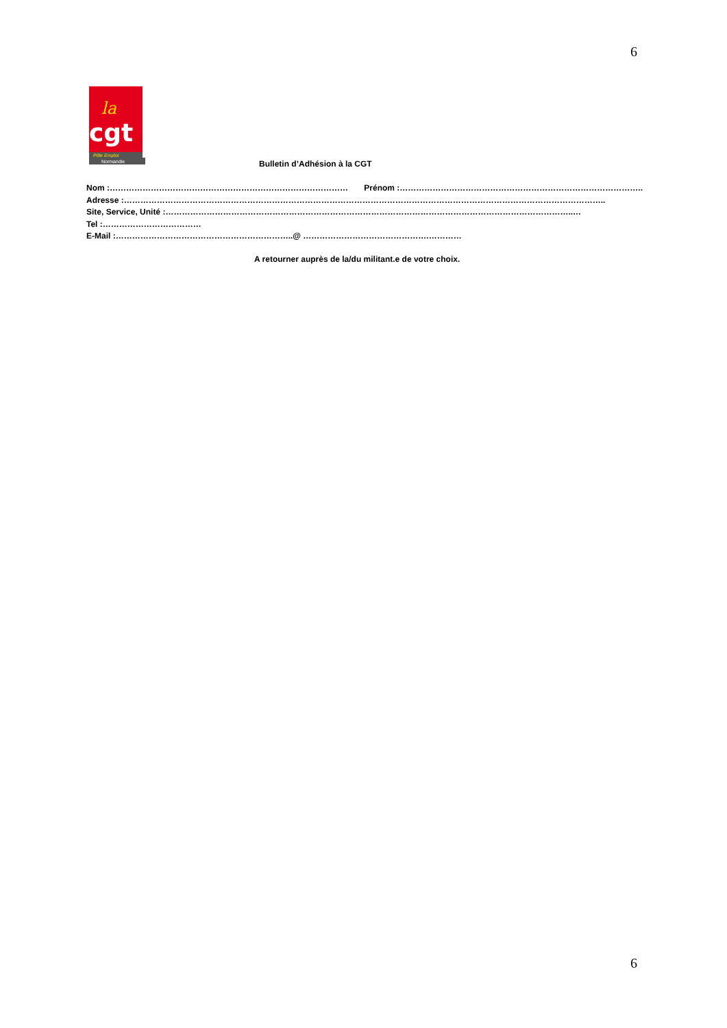6
la
cgt
Pôle Emploi
Normandie
Bulletin d’Adhésion à la CGT
Nom :…………………………………………………………………………… Prénom :……………………………………………………………………………..
Adresse :…………………………………………………………………………………………………………………………………………………………..
Site, Service, Unité :…………………………………………………………………………………………………………………………………..…
Tel :………………………………
E-Mail :………………………………………………………..@ ……………………………………….…………
A retourner auprès de la/du militant.e de votre choix.
6